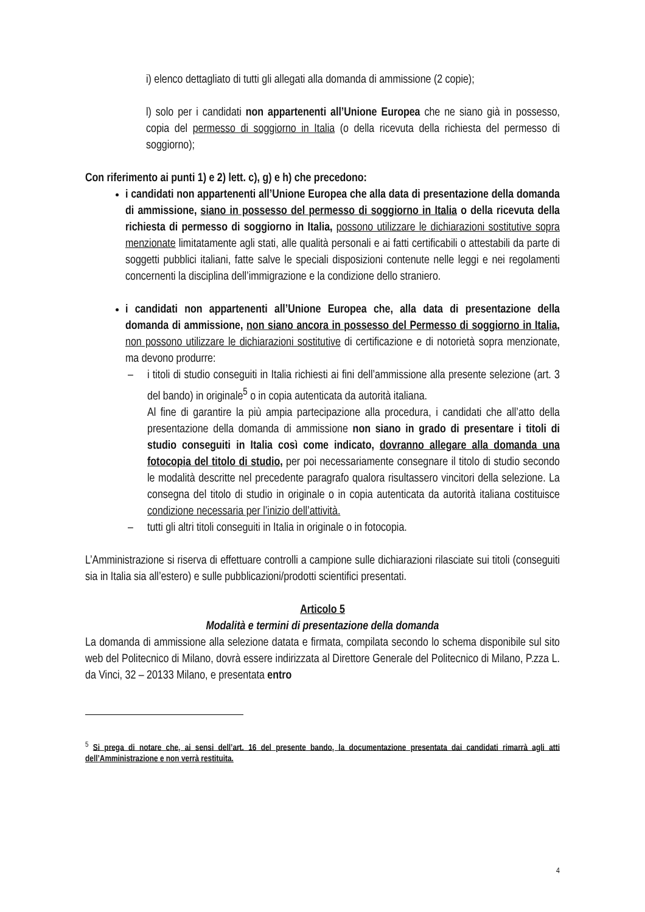i) elenco dettagliato di tutti gli allegati alla domanda di ammissione (2 copie);
l) solo per i candidati non appartenenti all’Unione Europea che ne siano già in possesso, copia del permesso di soggiorno in Italia (o della ricevuta della richiesta del permesso di soggiorno);
Con riferimento ai punti 1) e 2) lett. c), g) e h) che precedono:
i candidati non appartenenti all’Unione Europea che alla data di presentazione della domanda di ammissione, siano in possesso del permesso di soggiorno in Italia o della ricevuta della richiesta di permesso di soggiorno in Italia, possono utilizzare le dichiarazioni sostitutive sopra menzionate limitatamente agli stati, alle qualità personali e ai fatti certificabili o attestabili da parte di soggetti pubblici italiani, fatte salve le speciali disposizioni contenute nelle leggi e nei regolamenti concernenti la disciplina dell’immigrazione e la condizione dello straniero.
i candidati non appartenenti all’Unione Europea che, alla data di presentazione della domanda di ammissione, non siano ancora in possesso del Permesso di soggiorno in Italia, non possono utilizzare le dichiarazioni sostitutive di certificazione e di notorietà sopra menzionate, ma devono produrre:
– i titoli di studio conseguiti in Italia richiesti ai fini dell’ammissione alla presente selezione (art. 3 del bando) in originale<sup>5</sup> o in copia autenticata da autorità italiana.
Al fine di garantire la più ampia partecipazione alla procedura, i candidati che all’atto della presentazione della domanda di ammissione non siano in grado di presentare i titoli di studio conseguiti in Italia così come indicato, dovranno allegare alla domanda una fotocopia del titolo di studio, per poi necessariamente consegnare il titolo di studio secondo le modalità descritte nel precedente paragrafo qualora risultassero vincitori della selezione. La consegna del titolo di studio in originale o in copia autenticata da autorità italiana costituisce condizione necessaria per l’inizio dell’attività.
– tutti gli altri titoli conseguiti in Italia in originale o in fotocopia.
L’Amministrazione si riserva di effettuare controlli a campione sulle dichiarazioni rilasciate sui titoli (conseguiti sia in Italia sia all’estero) e sulle pubblicazioni/prodotti scientifici presentati.
Articolo 5
Modalità e termini di presentazione della domanda
La domanda di ammissione alla selezione datata e firmata, compilata secondo lo schema disponibile sul sito web del Politecnico di Milano, dovrà essere indirizzata al Direttore Generale del Politecnico di Milano, P.zza L. da Vinci, 32 – 20133 Milano, e presentata entro
<sup>5</sup> Si prega di notare che, ai sensi dell’art. 16 del presente bando, la documentazione presentata dai candidati rimarrà agli atti dell’Amministrazione e non verrà restituita.
4